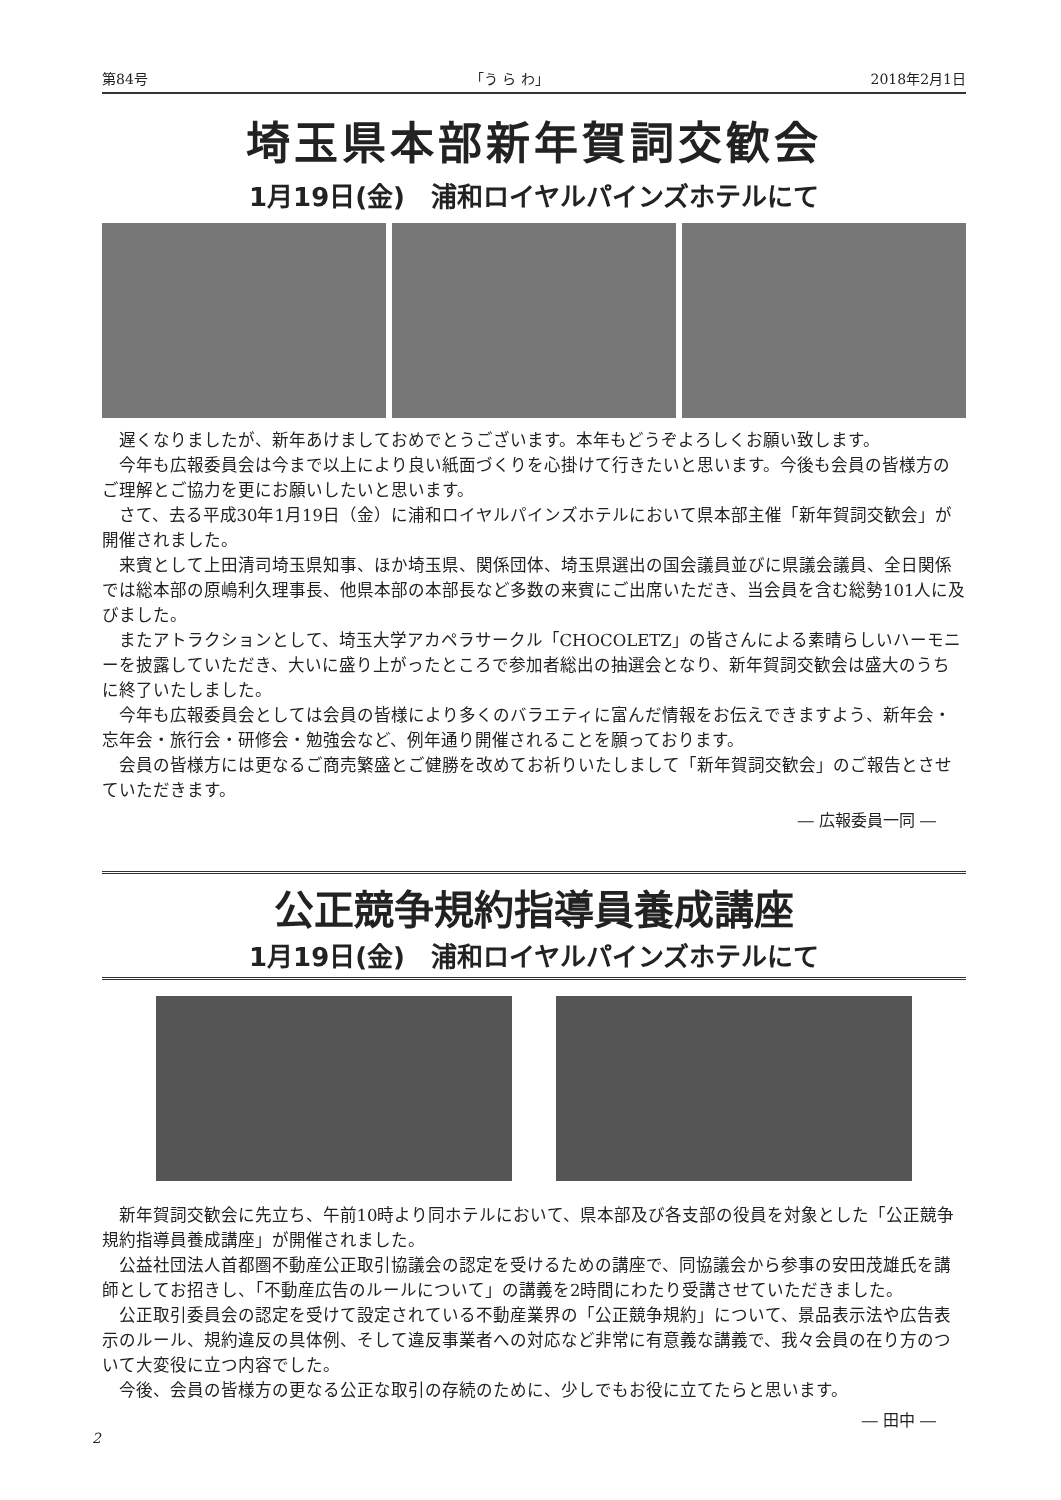第84号 「う ら わ」 2018年2月1日
埼玉県本部新年賀詞交歓会
1月19日(金)　浦和ロイヤルパインズホテルにて
遅くなりましたが、新年あけましておめでとうございます。本年もどうぞよろしくお願い致します。
今年も広報委員会は今まで以上により良い紙面づくりを心掛けて行きたいと思います。今後も会員の皆様方のご理解とご協力を更にお願いしたいと思います。
さて、去る平成30年1月19日（金）に浦和ロイヤルパインズホテルにおいて県本部主催「新年賀詞交歓会」が開催されました。
来賓として上田清司埼玉県知事、ほか埼玉県、関係団体、埼玉県選出の国会議員並びに県議会議員、全日関係では総本部の原嶋利久理事長、他県本部の本部長など多数の来賓にご出席いただき、当会員を含む総勢101人に及びました。
またアトラクションとして、埼玉大学アカペラサークル「CHOCOLETZ」の皆さんによる素晴らしいハーモニーを披露していただき、大いに盛り上がったところで参加者総出の抽選会となり、新年賀詞交歓会は盛大のうちに終了いたしました。
今年も広報委員会としては会員の皆様により多くのバラエティに富んだ情報をお伝えできますよう、新年会・忘年会・旅行会・研修会・勉強会など、例年通り開催されることを願っております。
会員の皆様方には更なるご商売繁盛とご健勝を改めてお祈りいたしまして「新年賀詞交歓会」のご報告とさせていただきます。
― 広報委員一同 ―
公正競争規約指導員養成講座
1月19日(金)　浦和ロイヤルパインズホテルにて
新年賀詞交歓会に先立ち、午前10時より同ホテルにおいて、県本部及び各支部の役員を対象とした「公正競争規約指導員養成講座」が開催されました。
公益社団法人首都圏不動産公正取引協議会の認定を受けるための講座で、同協議会から参事の安田茂雄氏を講師としてお招きし、「不動産広告のルールについて」の講義を2時間にわたり受講させていただきました。
公正取引委員会の認定を受けて設定されている不動産業界の「公正競争規約」について、景品表示法や広告表示のルール、規約違反の具体例、そして違反事業者への対応など非常に有意義な講義で、我々会員の在り方のついて大変役に立つ内容でした。
今後、会員の皆様方の更なる公正な取引の存続のために、少しでもお役に立てたらと思います。
― 田中 ―
2